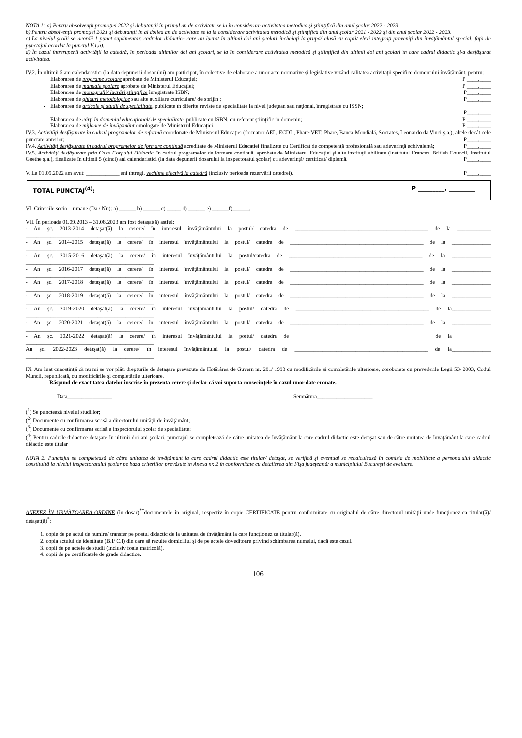NOTA 1: a) Pentru absolvenţii promoţiei 2022 şi debutanţii în primul an de activitate se ia în considerare activitatea metodică şi ştiinţifică din anul şcolar 2022 - 2023.
b) Pentru absolvenţii promoţiei 2021 şi debutanţii în al doilea an de activitate se ia în considerare activitatea metodică şi ştiinţifică din anul şcolar 2021 - 2022 şi din anul şcolar 2022 - 2023.
c) La nivelul şcolii se acordă 1 punct suplimentar, cadrelor didactice care au lucrat în ultimii doi ani şcolari încheiaţi la grupă/ clasă cu copii/ elevi integraţi proveniţi din învăţământul special, faţă de punctajul acordat la punctul V.1.a).
d) În cazul întreruperii activităţii la catedră, în perioada ultimilor doi ani şcolari, se ia în considerare activitatea metodică şi ştiinţifică din ultimii doi ani şcolari în care cadrul didactic şi-a desfăşurat activitatea.
IV.2. În ultimii 5 ani calendaristici (la data depunerii dosarului) am participat, în colective de elaborare a unor acte normative și legislative vizând calitatea activității specifice domeniului învățământ, pentru:
Elaborarea de programe şcolare aprobate de Ministerul Educației; P ____,____
Elaborarea de manuale şcolare aprobate de Ministerul Educației; P ____,____
Elaborarea de monografii/ lucrări ştiinţifice înregistrate ISBN; P____,____
Elaborarea de ghiduri metodologice sau alte auxiliare curriculare/ de sprijin ; P____,____
Elaborarea de articole şi studii de specialitate, publicate în diferite reviste de specialitate la nivel judeţean sau naţional, înregistrate cu ISSN;
P____,____
Elaborarea de cărţi în domeniul educaţional/ de specialitate, publicate cu ISBN, cu referent ştiinţific în domeniu; P ____,____
Elaborarea de mijloace de învăţământ omologate de Ministerul Educației; P ____,____
IV.3. Activităţi desfăşurate în cadrul programelor de reformă coordonate de Ministerul Educației (formator AEL, ECDL, Phare-VET, Phare, Banca Mondială, Socrates, Leonardo da Vinci ş.a.), altele decât cele punctate anterior; P____,____
IV.4. Activităţi desfăşurate în cadrul programelor de formare continuă acreditate de Ministerul Educației finalizate cu Certificat de competenţă profesională sau adeverinţă echivalentă; P____,____
IV.5. Activităţi desfăşurate prin Casa Corpului Didactic, în cadrul programelor de formare continuă, aprobate de Ministerul Educației şi alte instituţii abilitate (Institutul Francez, British Council, Institutul Goethe ş.a.), finalizate în ultimii 5 (cinci) ani calendaristici (la data depunerii dosarului la inspectoratul şcolar) cu adeverinţă/ certificat/ diplomă. P____,____
V. La 01.09.2022 am avut: ____________ ani întregi, vechime efectivă la catedră (inclusiv perioada rezervării catedrei). P____,____
TOTAL PUNCTAJ<sup>(4)</sup>: P _________, _________
VI. Criteriile socio – umane (Da / Nu): a) ______ b) ______ c) _____ d) ______ e) ______f)______.
VII. În perioada 01.09.2013 – 31.08.2023 am fost detaşat(ă) astfel:
- An şc. 2013-2014 detaşat(ă) la cerere/ în interesul învăţământului la postul/ catedra de ________________________________________________ de la ____________ ______________________________________________.
- An şc. 2014-2015 detaşat(ă) la cerere/ în interesul învăţământului la postul/ catedra de ________________________________________________ de la ______________ ______________________________________________.
- An şc. 2015-2016 detaşat(ă) la cerere/ în interesul învăţământului la postul/catedra de ________________________________________________ de la ______________ ______________________________________________.
- An şc. 2016-2017 detaşat(ă) la cerere/ în interesul învăţământului la postul/ catedra de ________________________________________________ de la ______________ ______________________________________________.
- An şc. 2017-2018 detaşat(ă) la cerere/ în interesul învăţământului la postul/ catedra de ________________________________________________ de la ______________ ______________________________________________.
- An şc. 2018-2019 detaşat(ă) la cerere/ în interesul învăţământului la postul/ catedra de ________________________________________________ de la ______________ ______________________________________________.
- An şc. 2019-2020 detaşat(ă) la cerere/ în interesul învăţământului la postul/ catedra de ________________________________________________ de la______________ ______________________________________________.
- An şc. 2020-2021 detaşat(ă) la cerere/ în interesul învăţământului la postul/ catedra de ________________________________________________ de la ______________ ______________________________________________.
- An şc. 2021-2022 detaşat(ă) la cerere/ în interesul învăţământului la postul/ catedra de ________________________________________________ de la______________ ______________________________________________.
An şc. 2022-2023 detaşat(ă) la cerere/ în interesul învăţământului la postul/ catedra de ________________________________________________ de la______________ ______________________________________________.
IX. Am luat cunoştinţă că nu mi se vor plăti drepturile de detaşare prevăzute de Hotărârea de Guvern nr. 281/ 1993 cu modificările şi completările ulterioare, coroborate cu prevederile Legii 53/ 2003, Codul Muncii, republicată, cu modificările şi completările ulterioare.
Răspund de exactitatea datelor înscrise în prezenta cerere şi declar că voi suporta consecinţele în cazul unor date eronate.
Data________________ Semnătura____________________
(<sup>1</sup>) Se punctează nivelul studiilor;
(<sup>2</sup>) Documente cu confirmarea scrisă a directorului unităţii de învăţământ;
(<sup>3</sup>) Documente cu confirmarea scrisă a inspectorului şcolar de specialitate;
(<sup>4</sup>) Pentru cadrele didactice detaşate în ultimii doi ani şcolari, punctajul se completează de către unitatea de învăţământ la care cadrul didactic este detaşat sau de către unitatea de învăţământ la care cadrul didactic este titular
NOTA 2. Punctajul se completează de către unitatea de învăţământ la care cadrul didactic este titular/ detaşat, se verifică şi eventual se recalculează în comisia de mobilitate a personalului didactic constituită la nivelul inspectoratului şcolar pe baza criteriilor prevăzute în Anexa nr. 2 în conformitate cu detalierea din Fişa judeţeană/ a municipiului Bucureşti de evaluare.
ANEXEZ ÎN URMĂTOAREA ORDINE (în dosar)<sup>**</sup>documentele în original, respectiv în copie CERTIFICATE pentru conformitate cu originalul de către directorul unităţii unde funcţionez ca titular(ă)/ detaşat(ă)<sup>*</sup>:
1. copie de pe actul de numire/ transfer pe postul didactic de la unitatea de învăţământ la care funcţionez ca titular(ă).
2. copia actului de identitate (B.I/ C.I) din care să rezulte domiciliul şi de pe actele doveditoare privind schimbarea numelui, dacă este cazul.
3. copii de pe actele de studii (inclusiv foaia matricolă).
4. copii de pe certificatele de grade didactice.
106